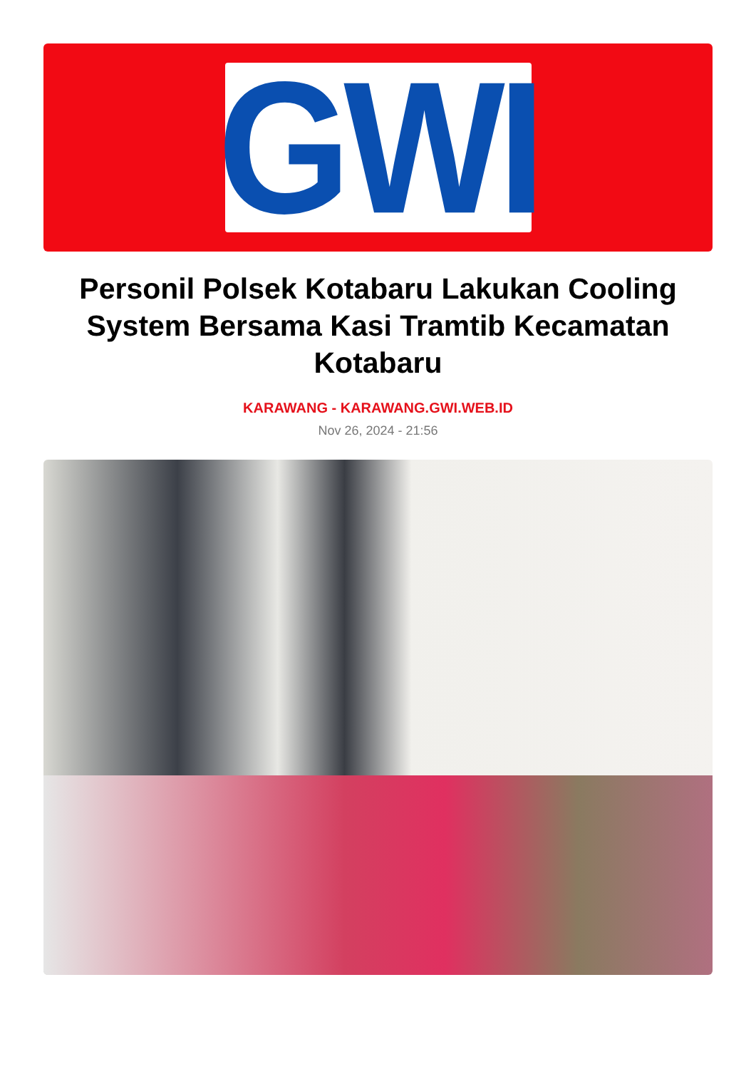GWI
Personil Polsek Kotabaru Lakukan Cooling System Bersama Kasi Tramtib Kecamatan Kotabaru
KARAWANG - KARAWANG.GWI.WEB.ID
Nov 26, 2024 - 21:56